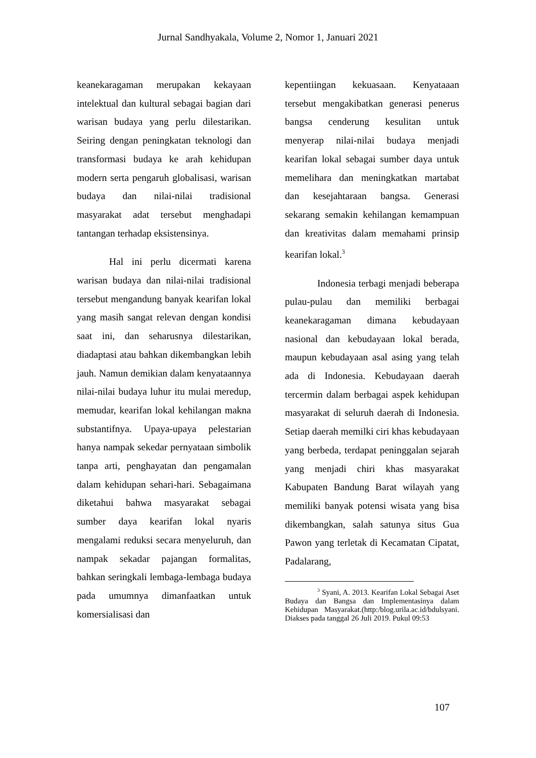Jurnal Sandhyakala, Volume 2, Nomor 1, Januari 2021
keanekaragaman merupakan kekayaan intelektual dan kultural sebagai bagian dari warisan budaya yang perlu dilestarikan. Seiring dengan peningkatan teknologi dan transformasi budaya ke arah kehidupan modern serta pengaruh globalisasi, warisan budaya dan nilai-nilai tradisional masyarakat adat tersebut menghadapi tantangan terhadap eksistensinya.
Hal ini perlu dicermati karena warisan budaya dan nilai-nilai tradisional tersebut mengandung banyak kearifan lokal yang masih sangat relevan dengan kondisi saat ini, dan seharusnya dilestarikan, diadaptasi atau bahkan dikembangkan lebih jauh. Namun demikian dalam kenyataannya nilai-nilai budaya luhur itu mulai meredup, memudar, kearifan lokal kehilangan makna substantifnya. Upaya-upaya pelestarian hanya nampak sekedar pernyataan simbolik tanpa arti, penghayatan dan pengamalan dalam kehidupan sehari-hari. Sebagaimana diketahui bahwa masyarakat sebagai sumber daya kearifan lokal nyaris mengalami reduksi secara menyeluruh, dan nampak sekadar pajangan formalitas, bahkan seringkali lembaga-lembaga budaya pada umumnya dimanfaatkan untuk komersialisasi dan
kepentiingan kekuasaan. Kenyataaan tersebut mengakibatkan generasi penerus bangsa cenderung kesulitan untuk menyerap nilai-nilai budaya menjadi kearifan lokal sebagai sumber daya untuk memelihara dan meningkatkan martabat dan kesejahtaraan bangsa. Generasi sekarang semakin kehilangan kemampuan dan kreativitas dalam memahami prinsip kearifan lokal.<sup>3</sup>
Indonesia terbagi menjadi beberapa pulau-pulau dan memiliki berbagai keanekaragaman dimana kebudayaan nasional dan kebudayaan lokal berada, maupun kebudayaan asal asing yang telah ada di Indonesia. Kebudayaan daerah tercermin dalam berbagai aspek kehidupan masyarakat di seluruh daerah di Indonesia. Setiap daerah memilki ciri khas kebudayaan yang berbeda, terdapat peninggalan sejarah yang menjadi chiri khas masyarakat Kabupaten Bandung Barat wilayah yang memiliki banyak potensi wisata yang bisa dikembangkan, salah satunya situs Gua Pawon yang terletak di Kecamatan Cipatat, Padalarang,
<sup>3</sup> Syani, A. 2013. Kearifan Lokal Sebagai Aset Budaya dan Bangsa dan Implementasinya dalam Kehidupan Masyarakat.(http:/blog.urila.ac.id/bdulsyani. Diakses pada tanggal 26 Juli 2019. Pukul 09:53
107